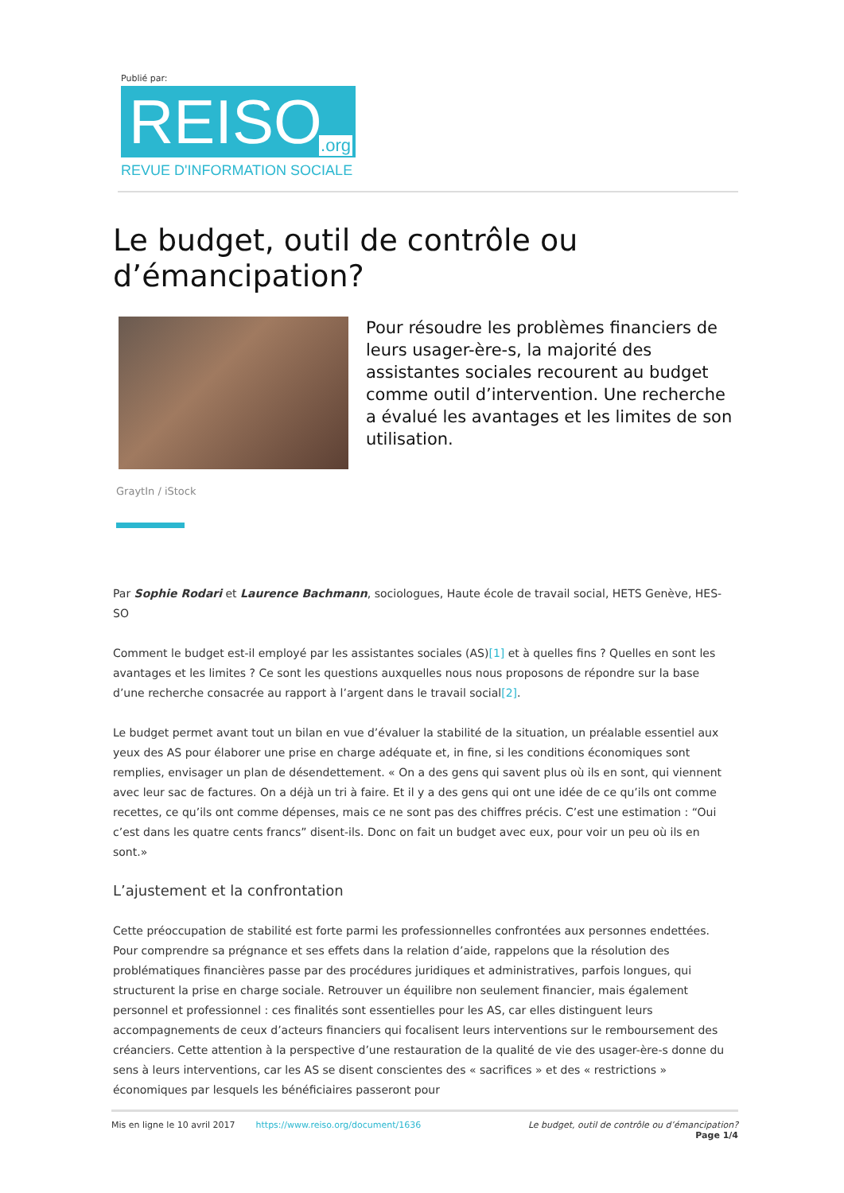Publié par:
REISO.org
REVUE D'INFORMATION SOCIALE
Le budget, outil de contrôle ou d’émancipation?
Pour résoudre les problèmes financiers de leurs usager-ère-s, la majorité des assistantes sociales recourent au budget comme outil d’intervention. Une recherche a évalué les avantages et les limites de son utilisation.
GraytIn / iStock
Par Sophie Rodari et Laurence Bachmann, sociologues, Haute école de travail social, HETS Genève, HES-SO
Comment le budget est-il employé par les assistantes sociales (AS)[1] et à quelles fins ? Quelles en sont les avantages et les limites ? Ce sont les questions auxquelles nous nous proposons de répondre sur la base d’une recherche consacrée au rapport à l’argent dans le travail social[2].
Le budget permet avant tout un bilan en vue d’évaluer la stabilité de la situation, un préalable essentiel aux yeux des AS pour élaborer une prise en charge adéquate et, in fine, si les conditions économiques sont remplies, envisager un plan de désendettement. « On a des gens qui savent plus où ils en sont, qui viennent avec leur sac de factures. On a déjà un tri à faire. Et il y a des gens qui ont une idée de ce qu’ils ont comme recettes, ce qu’ils ont comme dépenses, mais ce ne sont pas des chiffres précis. C’est une estimation : “Oui c’est dans les quatre cents francs” disent-ils. Donc on fait un budget avec eux, pour voir un peu où ils en sont.»
L’ajustement et la confrontation
Cette préoccupation de stabilité est forte parmi les professionnelles confrontées aux personnes endettées. Pour comprendre sa prégnance et ses effets dans la relation d’aide, rappelons que la résolution des problématiques financières passe par des procédures juridiques et administratives, parfois longues, qui structurent la prise en charge sociale. Retrouver un équilibre non seulement financier, mais également personnel et professionnel : ces finalités sont essentielles pour les AS, car elles distinguent leurs accompagnements de ceux d’acteurs financiers qui focalisent leurs interventions sur le remboursement des créanciers. Cette attention à la perspective d’une restauration de la qualité de vie des usager-ère-s donne du sens à leurs interventions, car les AS se disent conscientes des « sacrifices » et des « restrictions » économiques par lesquels les bénéficiaires passeront pour
Mis en ligne le 10 avril 2017 https://www.reiso.org/document/1636
Le budget, outil de contrôle ou d’émancipation?
Page 1/4